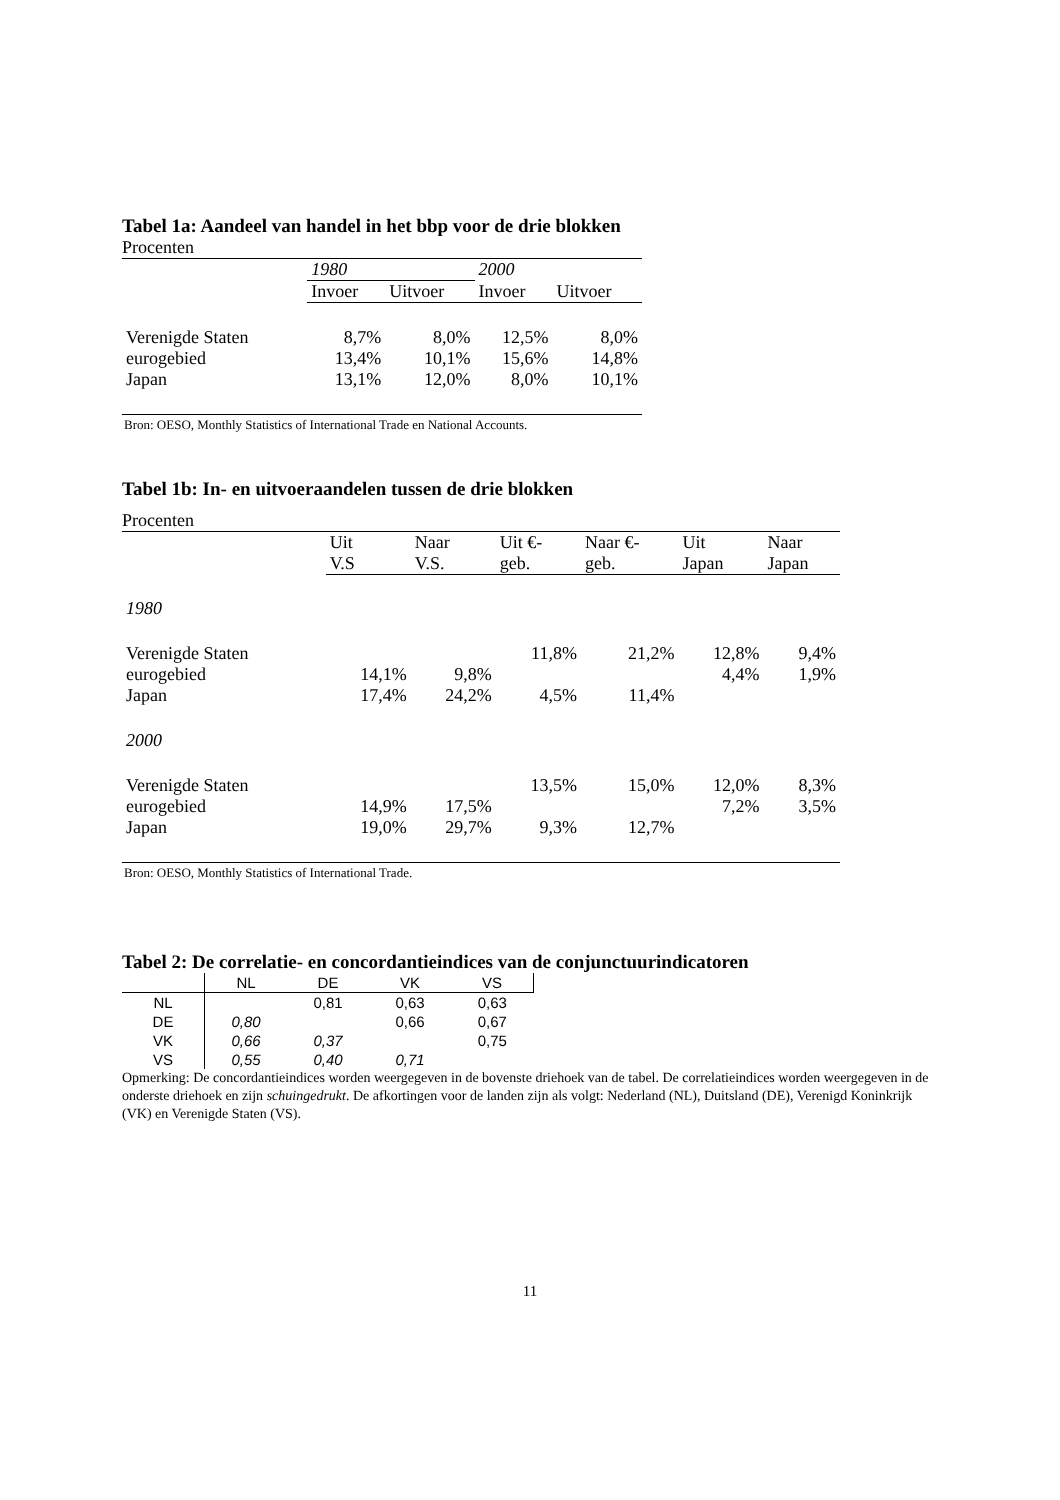Tabel 1a: Aandeel van handel in het bbp voor de drie blokken
Procenten
| | 1980 | | 2000 | |
| --- | --- | --- | --- | --- |
| | Invoer | Uitvoer | Invoer | Uitvoer |
| Verenigde Staten | 8,7% | 8,0% | 12,5% | 8,0% |
| eurogebied | 13,4% | 10,1% | 15,6% | 14,8% |
| Japan | 13,1% | 12,0% | 8,0% | 10,1% |
Bron: OESO, Monthly Statistics of International Trade en National Accounts.
Tabel 1b: In- en uitvoeraandelen tussen de drie blokken
Procenten
| | Uit V.S | Naar V.S. | Uit €- geb. | Naar €- geb. | Uit Japan | Naar Japan |
| --- | --- | --- | --- | --- | --- | --- |
| 1980 | | | | | | |
| Verenigde Staten | | | 11,8% | 21,2% | 12,8% | 9,4% |
| eurogebied | 14,1% | 9,8% | | | 4,4% | 1,9% |
| Japan | 17,4% | 24,2% | 4,5% | 11,4% | | |
| 2000 | | | | | | |
| Verenigde Staten | | | 13,5% | 15,0% | 12,0% | 8,3% |
| eurogebied | 14,9% | 17,5% | | | 7,2% | 3,5% |
| Japan | 19,0% | 29,7% | 9,3% | 12,7% | | |
Bron: OESO, Monthly Statistics of International Trade.
Tabel 2: De correlatie- en concordantieindices van de conjunctuurindicatoren
| | NL | DE | VK | VS |
| NL | | 0,81 | 0,63 | 0,63 |
| DE | 0,80 | | 0,66 | 0,67 |
| VK | 0,66 | 0,37 | | 0,75 |
| VS | 0,55 | 0,40 | 0,71 | |
Opmerking: De concordantieindices worden weergegeven in de bovenste driehoek van de tabel. De correlatieindices worden weergegeven in de onderste driehoek en zijn schuingedrukt. De afkortingen voor de landen zijn als volgt: Nederland (NL), Duitsland (DE), Verenigd Koninkrijk (VK) en Verenigde Staten (VS).
11